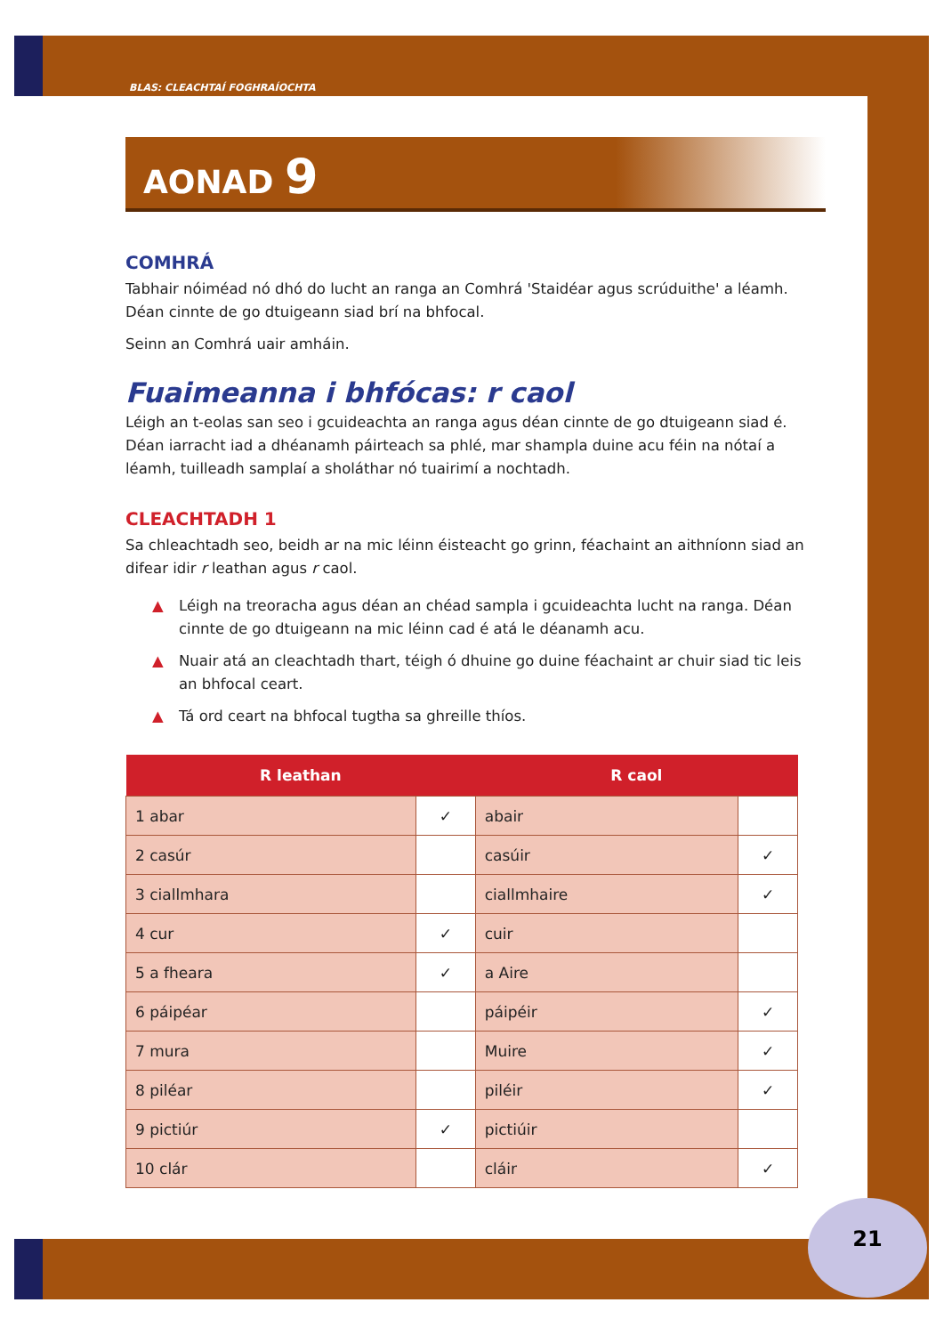21
BLAS: CLEACHTAÍ FOGHRAÍOCHTA
AONAD 9
COMHRÁ
Tabhair nóiméad nó dhó do lucht an ranga an Comhrá 'Staidéar agus scrúduithe' a léamh. Déan cinnte de go dtuigeann siad brí na bhfocal.
Seinn an Comhrá uair amháin.
Fuaimeanna i bhfócas: r caol
Léigh an t-eolas san seo i gcuideachta an ranga agus déan cinnte de go dtuigeann siad é. Déan iarracht iad a dhéanamh páirteach sa phlé, mar shampla duine acu féin na nótaí a léamh, tuilleadh samplaí a sholáthar nó tuairimí a nochtadh.
CLEACHTADH 1
Sa chleachtadh seo, beidh ar na mic léinn éisteacht go grinn, féachaint an aithníonn siad an difear idir r leathan agus r caol.
▲ Léigh na treoracha agus déan an chéad sampla i gcuideachta lucht na ranga. Déan cinnte de go dtuigeann na mic léinn cad é atá le déanamh acu.
▲ Nuair atá an cleachtadh thart, téigh ó dhuine go duine féachaint ar chuir siad tic leis an bhfocal ceart.
▲ Tá ord ceart na bhfocal tugtha sa ghreille thíos.
| R leathan | | R caol | |
| --- | --- | --- | --- |
| 1 abar | ✓ | abair | |
| 2 casúr | | casúir | ✓ |
| 3 ciallmhara | | ciallmhaire | ✓ |
| 4 cur | ✓ | cuir | |
| 5 a fheara | ✓ | a Aire | |
| 6 páipéar | | páipéir | ✓ |
| 7 mura | | Muire | ✓ |
| 8 piléar | | piléir | ✓ |
| 9 pictiúr | ✓ | pictiúir | |
| 10 clár | | cláir | ✓ |